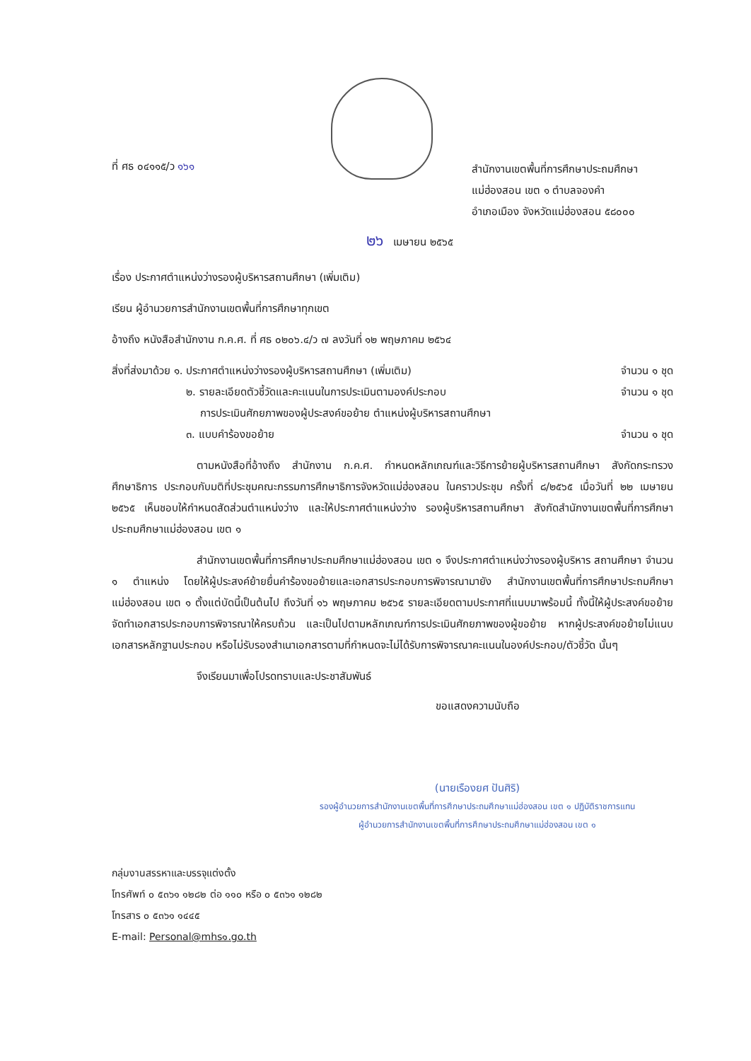ที่ ศธ ๐๔๑๑๕/ว ๑๖๑
สำนักงานเขตพื้นที่การศึกษาประถมศึกษา
แม่ฮ่องสอน เขต ๑ ตำบลจองคำ
อำเภอเมือง จังหวัดแม่ฮ่องสอน ๕๘๐๐๐
๒๖ เมษายน ๒๕๖๕
เรื่อง ประกาศตำแหน่งว่างรองผู้บริหารสถานศึกษา (เพิ่มเติม)
เรียน ผู้อำนวยการสำนักงานเขตพื้นที่การศึกษาทุกเขต
อ้างถึง หนังสือสำนักงาน ก.ค.ศ. ที่ ศธ ๐๒๐๖.๔/ว ๗ ลงวันที่ ๑๒ พฤษภาคม ๒๕๖๔
สิ่งที่ส่งมาด้วย ๑. ประกาศตำแหน่งว่างรองผู้บริหารสถานศึกษา (เพิ่มเติม) จำนวน ๑ ชุด
๒. รายละเอียดตัวชี้วัดและคะแนนในการประเมินตามองค์ประกอบ จำนวน ๑ ชุด
การประเมินศักยภาพของผู้ประสงค์ขอย้าย ตำแหน่งผู้บริหารสถานศึกษา
๓. แบบคำร้องขอย้าย จำนวน ๑ ชุด
ตามหนังสือที่อ้างถึง สำนักงาน ก.ค.ศ. กำหนดหลักเกณฑ์และวิธีการย้ายผู้บริหารสถานศึกษา สังกัดกระทรวงศึกษาธิการ ประกอบกับมติที่ประชุมคณะกรรมการศึกษาธิการจังหวัดแม่ฮ่องสอน ในคราวประชุม ครั้งที่ ๘/๒๕๖๕ เมื่อวันที่ ๒๒ เมษายน ๒๕๖๕ เห็นชอบให้กำหนดสัดส่วนตำแหน่งว่าง และให้ประกาศตำแหน่งว่าง รองผู้บริหารสถานศึกษา สังกัดสำนักงานเขตพื้นที่การศึกษาประถมศึกษาแม่ฮ่องสอน เขต ๑
สำนักงานเขตพื้นที่การศึกษาประถมศึกษาแม่ฮ่องสอน เขต ๑ จึงประกาศตำแหน่งว่างรองผู้บริหาร สถานศึกษา จำนวน ๑ ตำแหน่ง โดยให้ผู้ประสงค์ย้ายยื่นคำร้องขอย้ายและเอกสารประกอบการพิจารณามายัง สำนักงานเขตพื้นที่การศึกษาประถมศึกษาแม่ฮ่องสอน เขต ๑ ตั้งแต่บัดนี้เป็นต้นไป ถึงวันที่ ๑๖ พฤษภาคม ๒๕๖๕ รายละเอียดตามประกาศที่แนบมาพร้อมนี้ ทั้งนี้ให้ผู้ประสงค์ขอย้ายจัดทำเอกสารประกอบการพิจารณาให้ครบถ้วน และเป็นไปตามหลักเกณฑ์การประเมินศักยภาพของผู้ขอย้าย หากผู้ประสงค์ขอย้ายไม่แนบเอกสารหลักฐานประกอบ หรือไม่รับรองสำเนาเอกสารตามที่กำหนดจะไม่ได้รับการพิจารณาคะแนนในองค์ประกอบ/ตัวชี้วัด นั้นๆ
จึงเรียนมาเพื่อโปรดทราบและประชาสัมพันธ์
ขอแสดงความนับถือ
(นายเรืองยศ ปันศิริ)
รองผู้อำนวยการสำนักงานเขตพื้นที่การศึกษาประถมศึกษาแม่ฮ่องสอน เขต ๑ ปฏิบัติราชการแทน
ผู้อำนวยการสำนักงานเขตพื้นที่การศึกษาประถมศึกษาแม่ฮ่องสอน เขต ๑
กลุ่มงานสรรหาและบรรจุแต่งตั้ง
โทรศัพท์ ๐ ๕๓๖๑ ๑๒๘๒ ต่อ ๑๑๐ หรือ ๐ ๕๓๖๑ ๑๒๘๒
โทรสาร ๐ ๕๓๖๑ ๑๔๔๕
E-mail: Personal@mhs๑.go.th